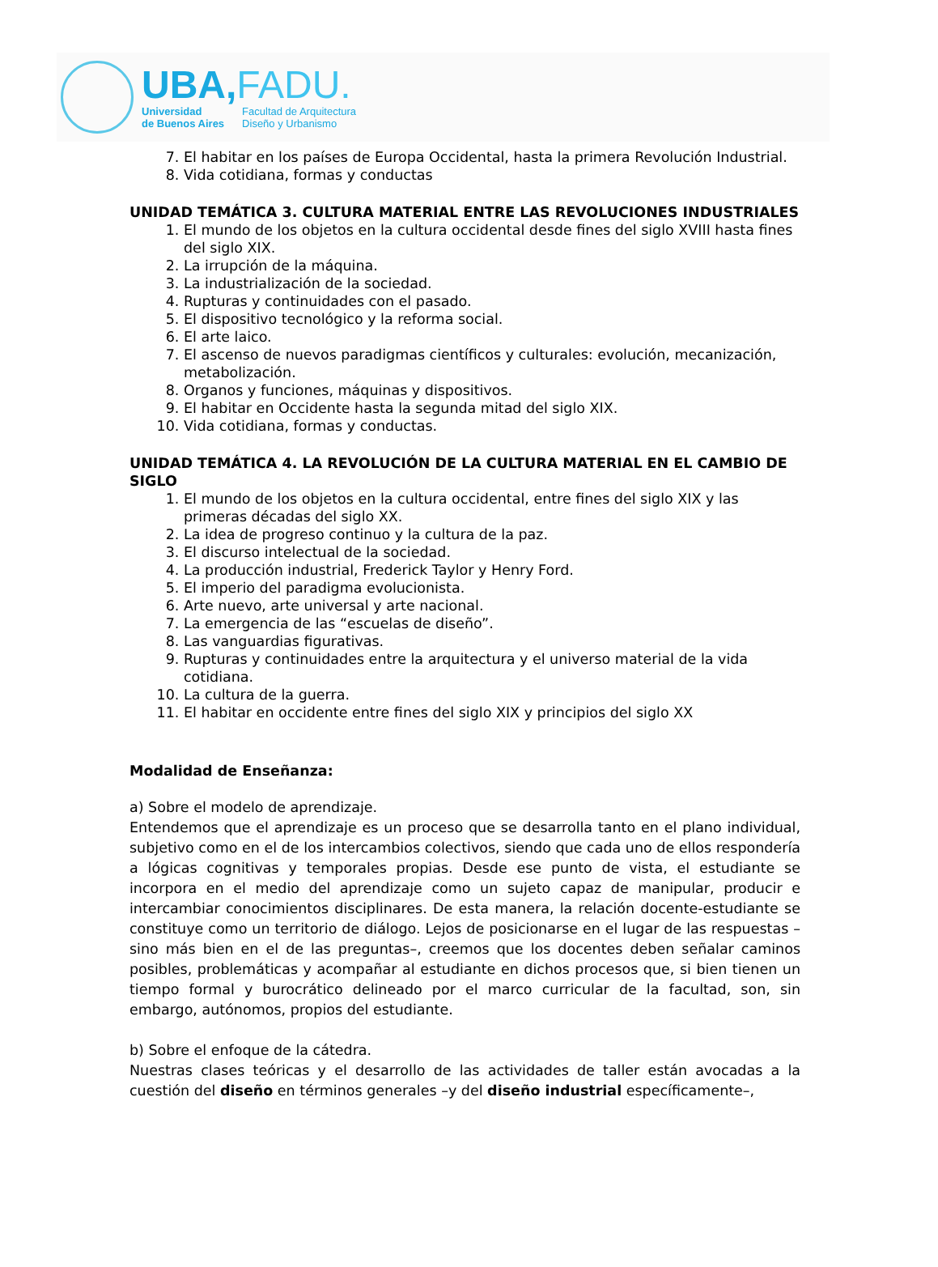UBA,FADU.
Universidad
de Buenos Aires
Facultad de Arquitectura
Diseño y Urbanismo
7. El habitar en los países de Europa Occidental, hasta la primera Revolución Industrial.
8. Vida cotidiana, formas y conductas
UNIDAD TEMÁTICA 3. CULTURA MATERIAL ENTRE LAS REVOLUCIONES INDUSTRIALES
1. El mundo de los objetos en la cultura occidental desde fines del siglo XVIII hasta fines del siglo XIX.
2. La irrupción de la máquina.
3. La industrialización de la sociedad.
4. Rupturas y continuidades con el pasado.
5. El dispositivo tecnológico y la reforma social.
6. El arte laico.
7. El ascenso de nuevos paradigmas científicos y culturales: evolución, mecanización, metabolización.
8. Organos y funciones, máquinas y dispositivos.
9. El habitar en Occidente hasta la segunda mitad del siglo XIX.
10. Vida cotidiana, formas y conductas.
UNIDAD TEMÁTICA 4. LA REVOLUCIÓN DE LA CULTURA MATERIAL EN EL CAMBIO DE SIGLO
1. El mundo de los objetos en la cultura occidental, entre fines del siglo XIX y las primeras décadas del siglo XX.
2. La idea de progreso continuo y la cultura de la paz.
3. El discurso intelectual de la sociedad.
4. La producción industrial, Frederick Taylor y Henry Ford.
5. El imperio del paradigma evolucionista.
6. Arte nuevo, arte universal y arte nacional.
7. La emergencia de las “escuelas de diseño”.
8. Las vanguardias figurativas.
9. Rupturas y continuidades entre la arquitectura y el universo material de la vida cotidiana.
10. La cultura de la guerra.
11. El habitar en occidente entre fines del siglo XIX y principios del siglo XX
Modalidad de Enseñanza:
a) Sobre el modelo de aprendizaje.
Entendemos que el aprendizaje es un proceso que se desarrolla tanto en el plano individual, subjetivo como en el de los intercambios colectivos, siendo que cada uno de ellos respondería a lógicas cognitivas y temporales propias. Desde ese punto de vista, el estudiante se incorpora en el medio del aprendizaje como un sujeto capaz de manipular, producir e intercambiar conocimientos disciplinares. De esta manera, la relación docente-estudiante se constituye como un territorio de diálogo. Lejos de posicionarse en el lugar de las respuestas –sino más bien en el de las preguntas–, creemos que los docentes deben señalar caminos posibles, problemáticas y acompañar al estudiante en dichos procesos que, si bien tienen un tiempo formal y burocrático delineado por el marco curricular de la facultad, son, sin embargo, autónomos, propios del estudiante.
b) Sobre el enfoque de la cátedra.
Nuestras clases teóricas y el desarrollo de las actividades de taller están avocadas a la cuestión del diseño en términos generales –y del diseño industrial específicamente–,